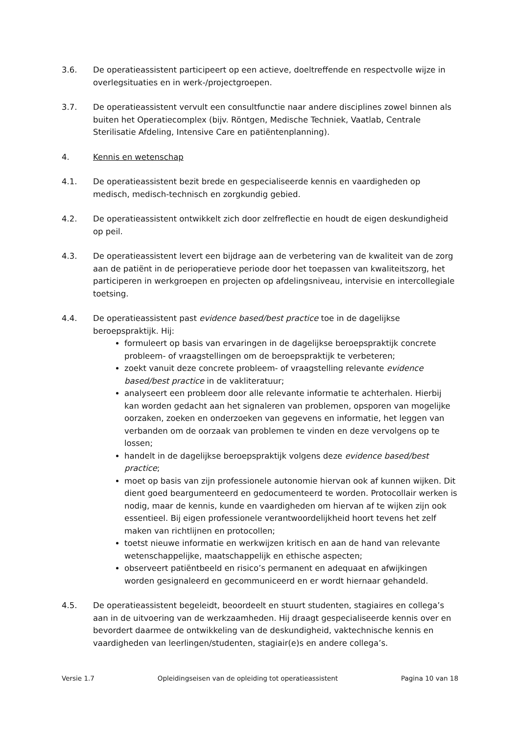3.6. De operatieassistent participeert op een actieve, doeltreffende en respectvolle wijze in overlegsituaties en in werk-/projectgroepen.
3.7. De operatieassistent vervult een consultfunctie naar andere disciplines zowel binnen als buiten het Operatiecomplex (bijv. Röntgen, Medische Techniek, Vaatlab, Centrale Sterilisatie Afdeling, Intensive Care en patiëntenplanning).
4. Kennis en wetenschap
4.1. De operatieassistent bezit brede en gespecialiseerde kennis en vaardigheden op medisch, medisch-technisch en zorgkundig gebied.
4.2. De operatieassistent ontwikkelt zich door zelfreflectie en houdt de eigen deskundigheid op peil.
4.3. De operatieassistent levert een bijdrage aan de verbetering van de kwaliteit van de zorg aan de patiënt in de perioperatieve periode door het toepassen van kwaliteitszorg, het participeren in werkgroepen en projecten op afdelingsniveau, intervisie en intercollegiale toetsing.
4.4. De operatieassistent past evidence based/best practice toe in de dagelijkse beroepspraktijk. Hij:
formuleert op basis van ervaringen in de dagelijkse beroepspraktijk concrete probleem- of vraagstellingen om de beroepspraktijk te verbeteren;
zoekt vanuit deze concrete probleem- of vraagstelling relevante evidence based/best practice in de vakliteratuur;
analyseert een probleem door alle relevante informatie te achterhalen. Hierbij kan worden gedacht aan het signaleren van problemen, opsporen van mogelijke oorzaken, zoeken en onderzoeken van gegevens en informatie, het leggen van verbanden om de oorzaak van problemen te vinden en deze vervolgens op te lossen;
handelt in de dagelijkse beroepspraktijk volgens deze evidence based/best practice;
moet op basis van zijn professionele autonomie hiervan ook af kunnen wijken. Dit dient goed beargumenteerd en gedocumenteerd te worden. Protocollair werken is nodig, maar de kennis, kunde en vaardigheden om hiervan af te wijken zijn ook essentieel. Bij eigen professionele verantwoordelijkheid hoort tevens het zelf maken van richtlijnen en protocollen;
toetst nieuwe informatie en werkwijzen kritisch en aan de hand van relevante wetenschappelijke, maatschappelijk en ethische aspecten;
observeert patiëntbeeld en risico’s permanent en adequaat en afwijkingen worden gesignaleerd en gecommuniceerd en er wordt hiernaar gehandeld.
4.5. De operatieassistent begeleidt, beoordeelt en stuurt studenten, stagiaires en collega’s aan in de uitvoering van de werkzaamheden. Hij draagt gespecialiseerde kennis over en bevordert daarmee de ontwikkeling van de deskundigheid, vaktechnische kennis en vaardigheden van leerlingen/studenten, stagiair(e)s en andere collega’s.
Versie 1.7 Opleidingseisen van de opleiding tot operatieassistent Pagina 10 van 18